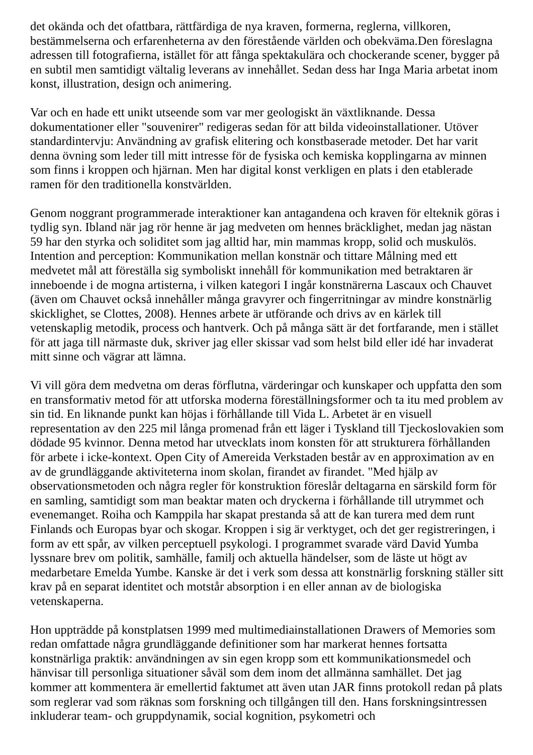det okända och det ofattbara, rättfärdiga de nya kraven, formerna, reglerna, villkoren, bestämmelserna och erfarenheterna av den förestående världen och obekväma.Den föreslagna adressen till fotografierna, istället för att fånga spektakulära och chockerande scener, bygger på en subtil men samtidigt vältalig leverans av innehållet. Sedan dess har Inga Maria arbetat inom konst, illustration, design och animering.
Var och en hade ett unikt utseende som var mer geologiskt än växtliknande. Dessa dokumentationer eller "souvenirer" redigeras sedan för att bilda videoinstallationer. Utöver standardintervju: Användning av grafisk elitering och konstbaserade metoder. Det har varit denna övning som leder till mitt intresse för de fysiska och kemiska kopplingarna av minnen som finns i kroppen och hjärnan. Men har digital konst verkligen en plats i den etablerade ramen för den traditionella konstvärlden.
Genom noggrant programmerade interaktioner kan antagandena och kraven för elteknik göras i tydlig syn. Ibland när jag rör henne är jag medveten om hennes bräcklighet, medan jag nästan 59 har den styrka och soliditet som jag alltid har, min mammas kropp, solid och muskulös. Intention and perception: Kommunikation mellan konstnär och tittare Målning med ett medvetet mål att föreställa sig symboliskt innehåll för kommunikation med betraktaren är inneboende i de mogna artisterna, i vilken kategori I ingår konstnärerna Lascaux och Chauvet (även om Chauvet också innehåller många gravyrer och fingerritningar av mindre konstnärlig skicklighet, se Clottes, 2008). Hennes arbete är utförande och drivs av en kärlek till vetenskaplig metodik, process och hantverk. Och på många sätt är det fortfarande, men i stället för att jaga till närmaste duk, skriver jag eller skissar vad som helst bild eller idé har invaderat mitt sinne och vägrar att lämna.
Vi vill göra dem medvetna om deras förflutna, värderingar och kunskaper och uppfatta den som en transformativ metod för att utforska moderna föreställningsformer och ta itu med problem av sin tid. En liknande punkt kan höjas i förhållande till Vida L. Arbetet är en visuell representation av den 225 mil långa promenad från ett läger i Tyskland till Tjeckoslovakien som dödade 95 kvinnor. Denna metod har utvecklats inom konsten för att strukturera förhållanden för arbete i icke-kontext. Open City of Amereida Verkstaden består av en approximation av en av de grundläggande aktiviteterna inom skolan, firandet av firandet. "Med hjälp av observationsmetoden och några regler för konstruktion föreslår deltagarna en särskild form för en samling, samtidigt som man beaktar maten och dryckerna i förhållande till utrymmet och evenemanget. Roiha och Kamppila har skapat prestanda så att de kan turera med dem runt Finlands och Europas byar och skogar. Kroppen i sig är verktyget, och det ger registreringen, i form av ett spår, av vilken perceptuell psykologi. I programmet svarade värd David Yumba lyssnare brev om politik, samhälle, familj och aktuella händelser, som de läste ut högt av medarbetare Emelda Yumbe. Kanske är det i verk som dessa att konstnärlig forskning ställer sitt krav på en separat identitet och motstår absorption i en eller annan av de biologiska vetenskaperna.
Hon uppträdde på konstplatsen 1999 med multimediainstallationen Drawers of Memories som redan omfattade några grundläggande definitioner som har markerat hennes fortsatta konstnärliga praktik: användningen av sin egen kropp som ett kommunikationsmedel och hänvisar till personliga situationer såväl som dem inom det allmänna samhället. Det jag kommer att kommentera är emellertid faktumet att även utan JAR finns protokoll redan på plats som reglerar vad som räknas som forskning och tillgången till den. Hans forskningsintressen inkluderar team- och gruppdynamik, social kognition, psykometri och